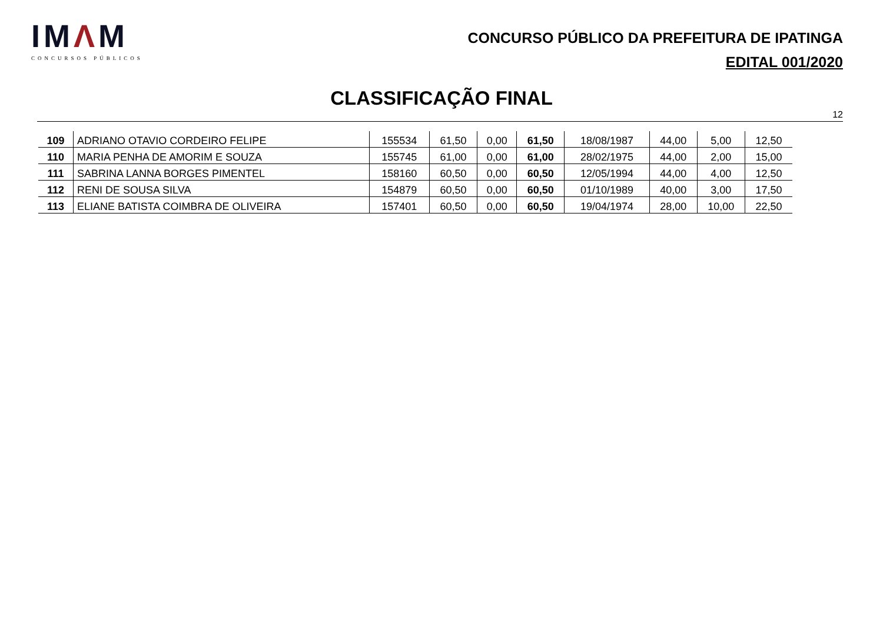IMΛM
CONCURSOS PÚBLICOS
CONCURSO PÚBLICO DA PREFEITURA DE IPATINGA
EDITAL 001/2020
CLASSIFICAÇÃO FINAL
12
| 109 | ADRIANO OTAVIO CORDEIRO FELIPE | 155534 | 61,50 | 0,00 | 61,50 | 18/08/1987 | 44,00 | 5,00 | 12,50 |
| 110 | MARIA PENHA DE AMORIM E SOUZA | 155745 | 61,00 | 0,00 | 61,00 | 28/02/1975 | 44,00 | 2,00 | 15,00 |
| 111 | SABRINA LANNA BORGES PIMENTEL | 158160 | 60,50 | 0,00 | 60,50 | 12/05/1994 | 44,00 | 4,00 | 12,50 |
| 112 | RENI DE SOUSA SILVA | 154879 | 60,50 | 0,00 | 60,50 | 01/10/1989 | 40,00 | 3,00 | 17,50 |
| 113 | ELIANE BATISTA COIMBRA DE OLIVEIRA | 157401 | 60,50 | 0,00 | 60,50 | 19/04/1974 | 28,00 | 10,00 | 22,50 |